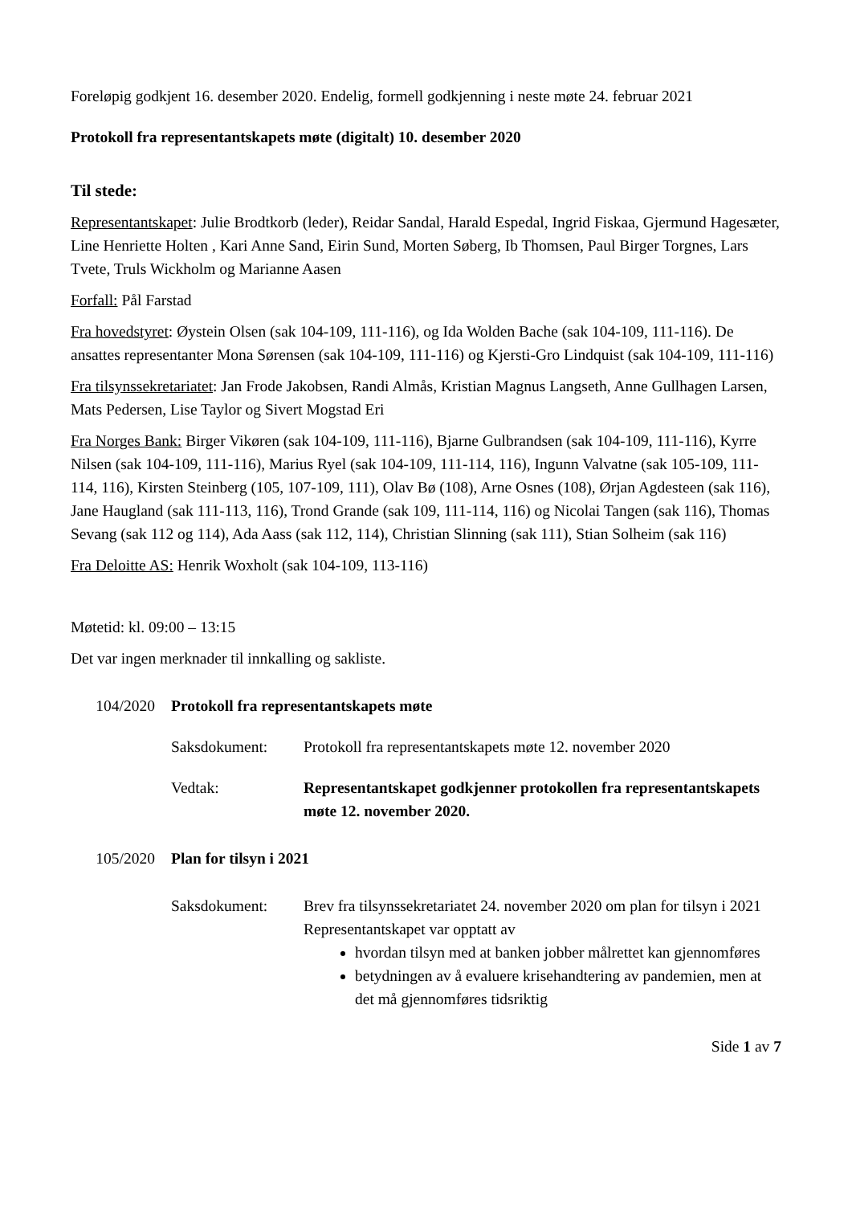Foreløpig godkjent 16. desember 2020. Endelig, formell godkjenning i neste møte 24. februar 2021
Protokoll fra representantskapets møte (digitalt) 10. desember 2020
Til stede:
Representantskapet: Julie Brodtkorb (leder), Reidar Sandal, Harald Espedal, Ingrid Fiskaa, Gjermund Hagesæter, Line Henriette Holten , Kari Anne Sand, Eirin Sund, Morten Søberg, Ib Thomsen, Paul Birger Torgnes, Lars Tvete, Truls Wickholm og Marianne Aasen
Forfall: Pål Farstad
Fra hovedstyret: Øystein Olsen (sak 104-109, 111-116), og Ida Wolden Bache (sak 104-109, 111-116). De ansattes representanter Mona Sørensen (sak 104-109, 111-116) og Kjersti-Gro Lindquist (sak 104-109, 111-116)
Fra tilsynssekretariatet: Jan Frode Jakobsen, Randi Almås, Kristian Magnus Langseth, Anne Gullhagen Larsen, Mats Pedersen, Lise Taylor og Sivert Mogstad Eri
Fra Norges Bank: Birger Vikøren (sak 104-109, 111-116), Bjarne Gulbrandsen (sak 104-109, 111-116), Kyrre Nilsen (sak 104-109, 111-116), Marius Ryel (sak 104-109, 111-114, 116), Ingunn Valvatne (sak 105-109, 111-114, 116), Kirsten Steinberg (105, 107-109, 111), Olav Bø (108), Arne Osnes (108), Ørjan Agdesteen (sak 116), Jane Haugland (sak 111-113, 116), Trond Grande (sak 109, 111-114, 116) og Nicolai Tangen (sak 116), Thomas Sevang (sak 112 og 114), Ada Aass (sak 112, 114), Christian Slinning (sak 111), Stian Solheim (sak 116)
Fra Deloitte AS: Henrik Woxholt (sak 104-109, 113-116)
Møtetid: kl. 09:00 – 13:15
Det var ingen merknader til innkalling og sakliste.
104/2020 Protokoll fra representantskapets møte
Saksdokument: Protokoll fra representantskapets møte 12. november 2020
Vedtak: Representantskapet godkjenner protokollen fra representantskapets møte 12. november 2020.
105/2020 Plan for tilsyn i 2021
Saksdokument: Brev fra tilsynssekretariatet 24. november 2020 om plan for tilsyn i 2021
Representantskapet var opptatt av
hvordan tilsyn med at banken jobber målrettet kan gjennomføres
betydningen av å evaluere krisehandtering av pandemien, men at det må gjennomføres tidsriktig
Side 1 av 7